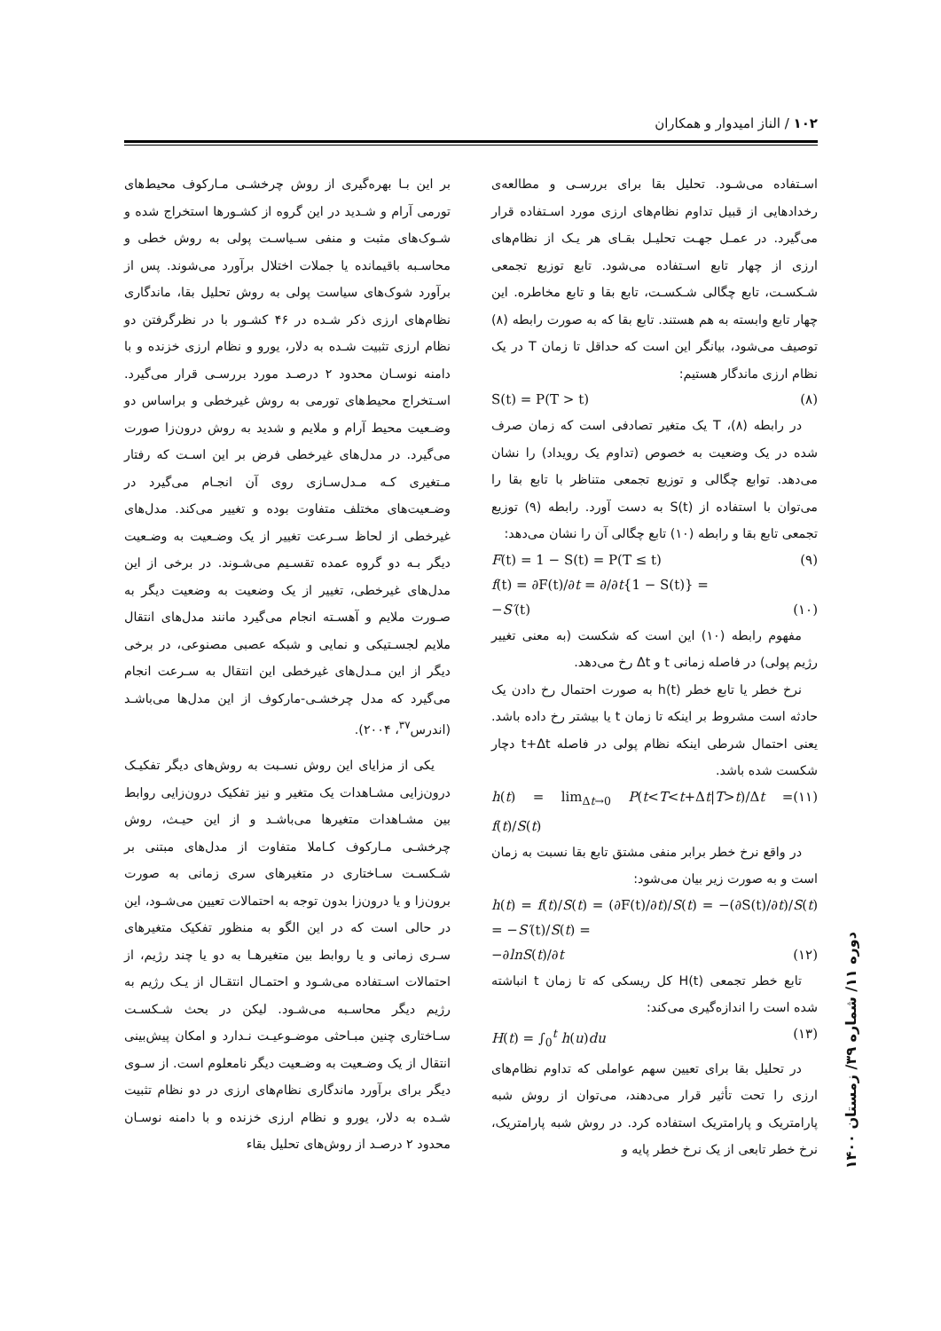۱۰۲ / الناز امیدوار و همکاران
بر این بـا بهره‌گیری از روش چرخشـی مـارکوف محیط‌های تورمی آرام و شـدید در این گروه از کشـورها استخراج شده و شـوک‌های مثبت و منفی سـیاسـت پولی به روش خطی و محاسـبه باقیمانده یا جملات اختلال برآورد می‌شوند. پس از برآورد شوک‌های سیاست پولی به روش تحلیل بقا، ماندگاری نظام‌های ارزی ذکر شـده در ۴۶ کشـور با در نظرگرفتن دو نظام ارزی تثبیت شـده به دلار، یورو و نظام ارزی خزنده و با دامنه نوسـان محدود ۲ درصـد مورد بررسـی قرار می‌گیرد. اسـتخراج محیط‌های تورمی به روش غیرخطی و براساس دو وضـعیت محیط آرام و ملایم و شدید به روش درون‌زا صورت می‌گیرد. در مدل‌های غیرخطی فرض بر این اسـت که رفتار مـتغیری کـه مـدل‌سـازی روی آن انجـام می‌گیرد در وضـعیت‌های مختلف متفاوت بوده و تغییر می‌کند. مدل‌های غیرخطی از لحاظ سـرعت تغییر از یک وضـعیت به وضـعیت دیگر بـه دو گروه عمده تقسـیم می‌شـوند. در برخی از این مدل‌های غیرخطی، تغییر از یک وضعیت به وضعیت دیگر به صـورت ملایم و آهسـته انجام می‌گیرد مانند مدل‌های انتقال ملایم لجسـتیکی و نمایی و شبکه عصبی مصنوعی، در برخی دیگر از این مـدل‌های غیرخطی این انتقال به سـرعت انجام می‌گیرد که مدل چرخشـی-مارکوف از این مدل‌ها می‌باشـد (اندرس<sup>۳۷</sup>، ۲۰۰۴).
یکی از مزایای این روش نسـبت به روش‌های دیگر تفکیـک درون‌زایی مشـاهدات یک متغیر و نیز تفکیک درون‌زایی روابط بین مشـاهدات متغیرها می‌باشـد و از این حیـث، روش چرخشـی مـارکوف کـاملا متفاوت از مدل‌های مبتنی بر شـکسـت سـاختاری در متغیرهای سری زمانی به صورت برون‌زا و یا درون‌زا بدون توجه به احتمالات تعیین می‌شـود، این در حالی است که در این الگو به منظور تفکیک متغیرهای سـری زمانی و یا روابط بین متغیرهـا به دو یا چند رژیم، از احتمالات اسـتفاده می‌شـود و احتمـال انتقـال از یـک رژیم به رژیم دیگر محاسـبه می‌شـود. لیکن در بحث شـکسـت سـاختاری چنین مبـاحثی موضـوعیـت نـدارد و امکان پیش‌بینی انتقال از یک وضـعیت به وضـعیت دیگر نامعلوم است. از سـوی دیگر برای برآورد ماندگاری نظام‌های ارزی در دو نظام تثبیت شـده به دلار، یورو و نظام ارزی خزنده و با دامنه نوسـان محدود ۲ درصـد از روش‌های تحلیل بقاء
اسـتفاده می‌شـود. تحلیل بقا برای بررسـی و مطالعه‌ی رخدادهایی از قبیل تداوم نظام‌های ارزی مورد اسـتفاده قرار می‌گیرد. در عمـل جهـت تحلیـل بقـای هر یـک از نظام‌های ارزی از چهار تابع اسـتفاده می‌شود. تابع توزیع تجمعی شـکسـت، تابع چگالی شـکسـت، تابع بقا و تابع مخاطره. این چهار تابع وابسته به هم هستند. تابع بقا که به صورت رابطه (۸) توصیف می‌شود، بیانگر این است که حداقل تا زمان T در یک نظام ارزی ماندگار هستیم:
S(t) = P(T > t) (۸)
در رابطه (۸)، T یک متغیر تصادفی است که زمان صرف شده در یک وضعیت به خصوص (تداوم یک رویداد) را نشان می‌دهد. توابع چگالی و توزیع تجمعی متناظر با تابع بقا را می‌توان با استفاده از S(t) به دست آورد. رابطه (۹) توزیع تجمعی تابع بقا و رابطه (۱۰) تابع چگالی آن را نشان می‌دهد:
F(t) = 1 − S(t) = P(T ≤ t) (۹)
f(t) = ∂F(t)/∂t = ∂/∂t{1 − S(t)} =
−S′(t) (۱۰)
مفهوم رابطه (۱۰) این است که شکست (به معنی تغییر رژیم پولی) در فاصله زمانی t و Δt رخ می‌دهد.
نرخ خطر یا تابع خطر h(t) به صورت احتمال رخ دادن یک حادثه است مشروط بر اینکه تا زمان t یا بیشتر رخ داده باشد. یعنی احتمال شرطی اینکه نظام پولی در فاصله t+Δt دچار شکست شده باشد.
h(t) = lim<sub>Δt→0</sub> P(t<T<t+Δt|T>t)/Δt = f(t)/S(t) (۱۱)
در واقع نرخ خطر برابر منفی مشتق تابع بقا نسبت به زمان است و به صورت زیر بیان می‌شود:
h(t) = f(t)/S(t) = (∂F(t)/∂t)/S(t) = −(∂S(t)/∂t)/S(t) = −S′(t)/S(t) =
−∂lnS(t)/∂t (۱۲)
تابع خطر تجمعی H(t) کل ریسکی که تا زمان t انباشته شده است را اندازه‌گیری می‌کند:
H(t) = ∫<sub>0</sub><sup>t</sup> h(u)du (۱۳)
در تحلیل بقا برای تعیین سهم عواملی که تداوم نظام‌های ارزی را تحت تأثیر قرار می‌دهند، می‌توان از روش شبه پارامتریک و پارامتریک استفاده کرد. در روش شبه پارامتریک، نرخ خطر تابعی از یک نرخ خطر پایه و
دوره ۱۱/ شماره ۳۹/ زمستان ۱۴۰۰